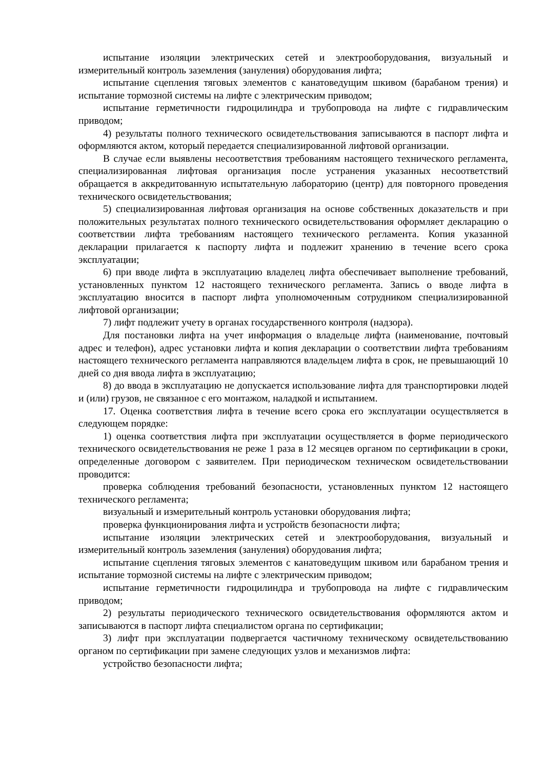испытание изоляции электрических сетей и электрооборудования, визуальный и измерительный контроль заземления (зануления) оборудования лифта;
испытание сцепления тяговых элементов с канатоведущим шкивом (барабаном трения) и испытание тормозной системы на лифте с электрическим приводом;
испытание герметичности гидроцилиндра и трубопровода на лифте с гидравлическим приводом;
4) результаты полного технического освидетельствования записываются в паспорт лифта и оформляются актом, который передается специализированной лифтовой организации.
В случае если выявлены несоответствия требованиям настоящего технического регламента, специализированная лифтовая организация после устранения указанных несоответствий обращается в аккредитованную испытательную лабораторию (центр) для повторного проведения технического освидетельствования;
5) специализированная лифтовая организация на основе собственных доказательств и при положительных результатах полного технического освидетельствования оформляет декларацию о соответствии лифта требованиям настоящего технического регламента. Копия указанной декларации прилагается к паспорту лифта и подлежит хранению в течение всего срока эксплуатации;
6) при вводе лифта в эксплуатацию владелец лифта обеспечивает выполнение требований, установленных пунктом 12 настоящего технического регламента. Запись о вводе лифта в эксплуатацию вносится в паспорт лифта уполномоченным сотрудником специализированной лифтовой организации;
7) лифт подлежит учету в органах государственного контроля (надзора).
Для постановки лифта на учет информация о владельце лифта (наименование, почтовый адрес и телефон), адрес установки лифта и копия декларации о соответствии лифта требованиям настоящего технического регламента направляются владельцем лифта в срок, не превышающий 10 дней со дня ввода лифта в эксплуатацию;
8) до ввода в эксплуатацию не допускается использование лифта для транспортировки людей и (или) грузов, не связанное с его монтажом, наладкой и испытанием.
17. Оценка соответствия лифта в течение всего срока его эксплуатации осуществляется в следующем порядке:
1) оценка соответствия лифта при эксплуатации осуществляется в форме периодического технического освидетельствования не реже 1 раза в 12 месяцев органом по сертификации в сроки, определенные договором с заявителем. При периодическом техническом освидетельствовании проводится:
проверка соблюдения требований безопасности, установленных пунктом 12 настоящего технического регламента;
визуальный и измерительный контроль установки оборудования лифта;
проверка функционирования лифта и устройств безопасности лифта;
испытание изоляции электрических сетей и электрооборудования, визуальный и измерительный контроль заземления (зануления) оборудования лифта;
испытание сцепления тяговых элементов с канатоведущим шкивом или барабаном трения и испытание тормозной системы на лифте с электрическим приводом;
испытание герметичности гидроцилиндра и трубопровода на лифте с гидравлическим приводом;
2) результаты периодического технического освидетельствования оформляются актом и записываются в паспорт лифта специалистом органа по сертификации;
3) лифт при эксплуатации подвергается частичному техническому освидетельствованию органом по сертификации при замене следующих узлов и механизмов лифта:
устройство безопасности лифта;